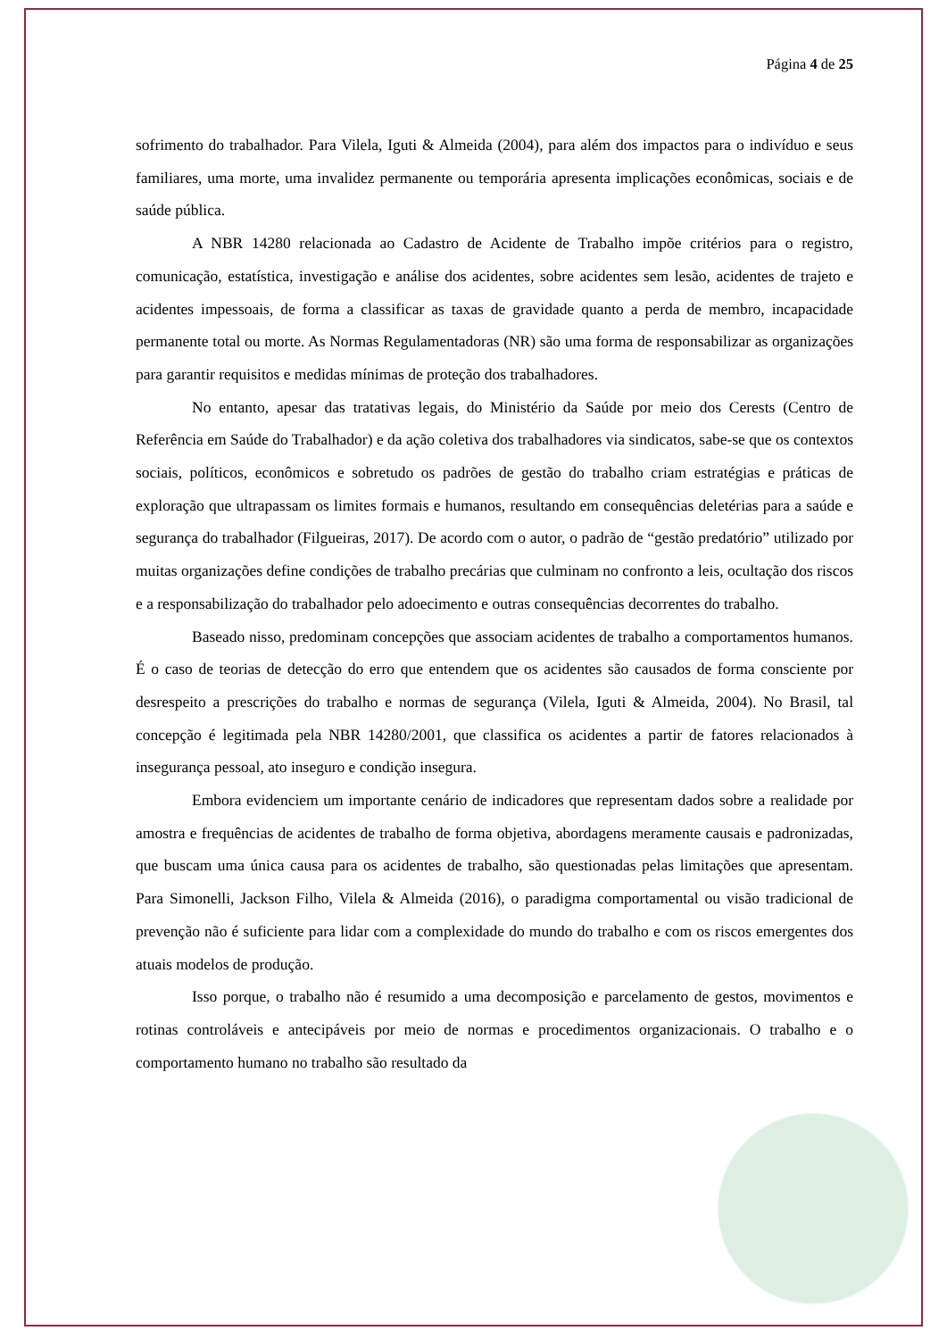Página 4 de 25
sofrimento do trabalhador. Para Vilela, Iguti & Almeida (2004), para além dos impactos para o indivíduo e seus familiares, uma morte, uma invalidez permanente ou temporária apresenta implicações econômicas, sociais e de saúde pública.
A NBR 14280 relacionada ao Cadastro de Acidente de Trabalho impõe critérios para o registro, comunicação, estatística, investigação e análise dos acidentes, sobre acidentes sem lesão, acidentes de trajeto e acidentes impessoais, de forma a classificar as taxas de gravidade quanto a perda de membro, incapacidade permanente total ou morte. As Normas Regulamentadoras (NR) são uma forma de responsabilizar as organizações para garantir requisitos e medidas mínimas de proteção dos trabalhadores.
No entanto, apesar das tratativas legais, do Ministério da Saúde por meio dos Cerests (Centro de Referência em Saúde do Trabalhador) e da ação coletiva dos trabalhadores via sindicatos, sabe-se que os contextos sociais, políticos, econômicos e sobretudo os padrões de gestão do trabalho criam estratégias e práticas de exploração que ultrapassam os limites formais e humanos, resultando em consequências deletérias para a saúde e segurança do trabalhador (Filgueiras, 2017). De acordo com o autor, o padrão de “gestão predatório” utilizado por muitas organizações define condições de trabalho precárias que culminam no confronto a leis, ocultação dos riscos e a responsabilização do trabalhador pelo adoecimento e outras consequências decorrentes do trabalho.
Baseado nisso, predominam concepções que associam acidentes de trabalho a comportamentos humanos. É o caso de teorias de detecção do erro que entendem que os acidentes são causados de forma consciente por desrespeito a prescrições do trabalho e normas de segurança (Vilela, Iguti & Almeida, 2004). No Brasil, tal concepção é legitimada pela NBR 14280/2001, que classifica os acidentes a partir de fatores relacionados à insegurança pessoal, ato inseguro e condição insegura.
Embora evidenciem um importante cenário de indicadores que representam dados sobre a realidade por amostra e frequências de acidentes de trabalho de forma objetiva, abordagens meramente causais e padronizadas, que buscam uma única causa para os acidentes de trabalho, são questionadas pelas limitações que apresentam. Para Simonelli, Jackson Filho, Vilela & Almeida (2016), o paradigma comportamental ou visão tradicional de prevenção não é suficiente para lidar com a complexidade do mundo do trabalho e com os riscos emergentes dos atuais modelos de produção.
Isso porque, o trabalho não é resumido a uma decomposição e parcelamento de gestos, movimentos e rotinas controláveis e antecipáveis por meio de normas e procedimentos organizacionais. O trabalho e o comportamento humano no trabalho são resultado da